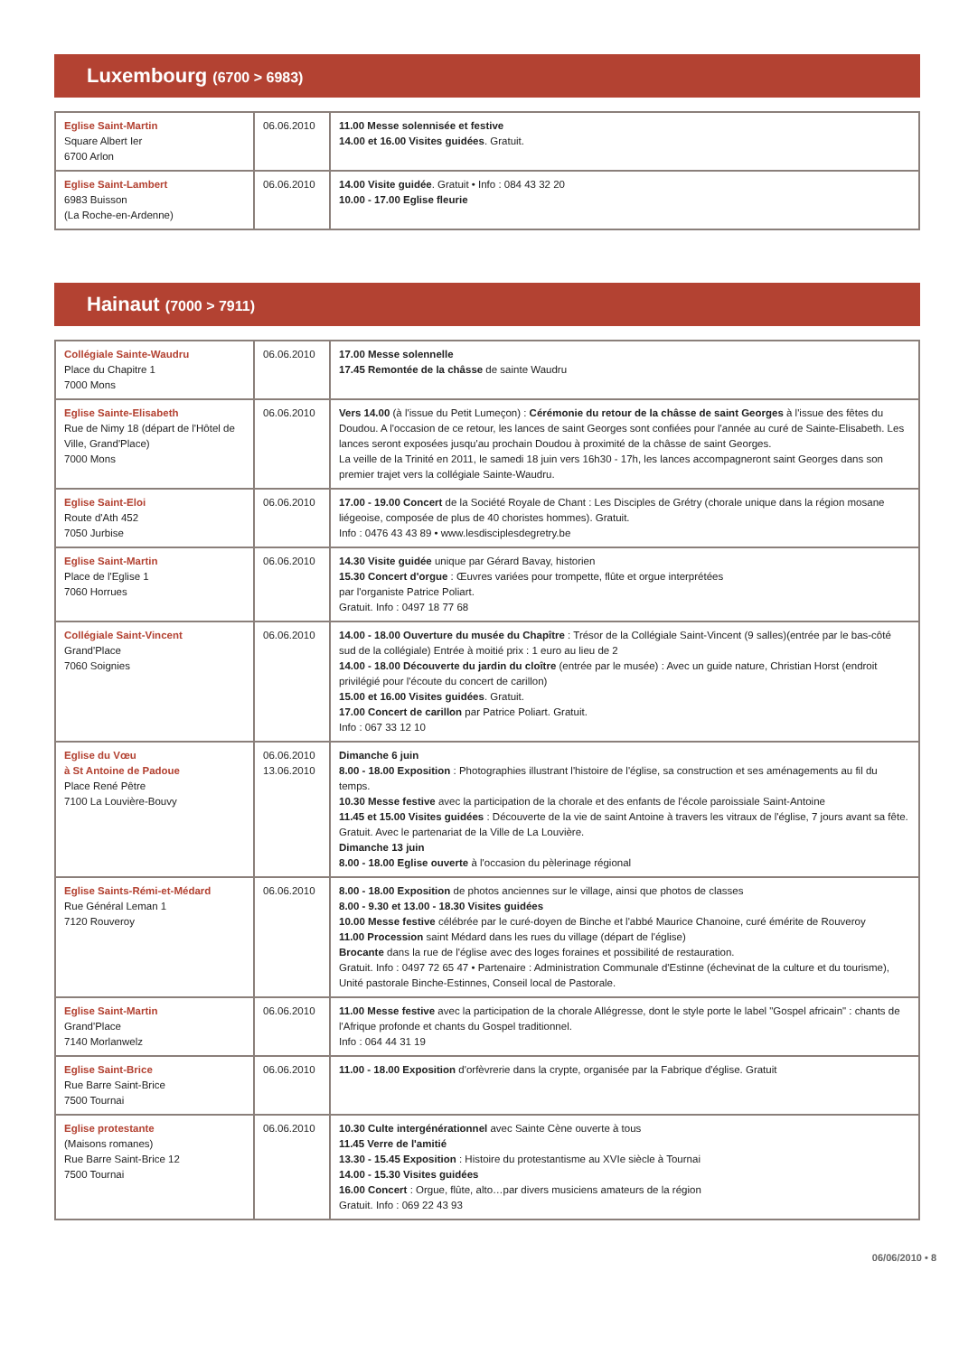Luxembourg (6700 > 6983)
| Eglise Saint-Martin Square Albert Ier 6700 Arlon | 06.06.2010 | 11.00 Messe solennisée et festive 14.00 et 16.00 Visites guidées . Gratuit. |
| Eglise Saint-Lambert 6983 Buisson (La Roche-en-Ardenne) | 06.06.2010 | 14.00 Visite guidée . Gratuit • Info : 084 43 32 20 10.00 - 17.00 Eglise fleurie |
Hainaut (7000 > 7911)
| Collégiale Sainte-Waudru Place du Chapitre 1 7000 Mons | 06.06.2010 | 17.00 Messe solennelle 17.45 Remontée de la châsse de sainte Waudru |
| Eglise Sainte-Elisabeth Rue de Nimy 18 (départ de l'Hôtel de Ville, Grand'Place) 7000 Mons | 06.06.2010 | Vers 14.00 (à l'issue du Petit Lumeçon) : Cérémonie du retour de la châsse de saint Georges à l'issue des fêtes du Doudou. A l'occasion de ce retour, les lances de saint Georges sont confiées pour l'année au curé de Sainte-Elisabeth. Les lances seront exposées jusqu'au prochain Doudou à proximité de la châsse de saint Georges. La veille de la Trinité en 2011, le samedi 18 juin vers 16h30 - 17h, les lances accompagneront saint Georges dans son premier trajet vers la collégiale Sainte-Waudru. |
| Eglise Saint-Eloi Route d'Ath 452 7050 Jurbise | 06.06.2010 | 17.00 - 19.00 Concert de la Société Royale de Chant : Les Disciples de Grétry (chorale unique dans la région mosane liégeoise, composée de plus de 40 choristes hommes). Gratuit. Info : 0476 43 43 89 • www.lesdisciplesdegretry.be |
| Eglise Saint-Martin Place de l'Eglise 1 7060 Horrues | 06.06.2010 | 14.30 Visite guidée unique par Gérard Bavay, historien 15.30 Concert d'orgue : Œuvres variées pour trompette, flûte et orgue interprétées par l'organiste Patrice Poliart. Gratuit. Info : 0497 18 77 68 |
| Collégiale Saint-Vincent Grand'Place 7060 Soignies | 06.06.2010 | 14.00 - 18.00 Ouverture du musée du Chapître : Trésor de la Collégiale Saint-Vincent (9 salles)(entrée par le bas-côté sud de la collégiale) Entrée à moitié prix : 1 euro au lieu de 2 14.00 - 18.00 Découverte du jardin du cloître (entrée par le musée) : Avec un guide nature, Christian Horst (endroit privilégié pour l'écoute du concert de carillon) 15.00 et 16.00 Visites guidées . Gratuit. 17.00 Concert de carillon par Patrice Poliart. Gratuit. Info : 067 33 12 10 |
| Eglise du Vœu à St Antoine de Padoue Place René Pêtre 7100 La Louvière-Bouvy | 06.06.2010 13.06.2010 | Dimanche 6 juin 8.00 - 18.00 Exposition : Photographies illustrant l'histoire de l'église, sa construction et ses aménagements au fil du temps. 10.30 Messe festive avec la participation de la chorale et des enfants de l'école paroissiale Saint-Antoine 11.45 et 15.00 Visites guidées : Découverte de la vie de saint Antoine à travers les vitraux de l'église, 7 jours avant sa fête. Gratuit. Avec le partenariat de la Ville de La Louvière. Dimanche 13 juin 8.00 - 18.00 Eglise ouverte à l'occasion du pèlerinage régional |
| Eglise Saints-Rémi-et-Médard Rue Général Leman 1 7120 Rouveroy | 06.06.2010 | 8.00 - 18.00 Exposition de photos anciennes sur le village, ainsi que photos de classes 8.00 - 9.30 et 13.00 - 18.30 Visites guidées 10.00 Messe festive célébrée par le curé-doyen de Binche et l'abbé Maurice Chanoine, curé émérite de Rouveroy 11.00 Procession saint Médard dans les rues du village (départ de l'église) Brocante dans la rue de l'église avec des loges foraines et possibilité de restauration. Gratuit. Info : 0497 72 65 47 • Partenaire : Administration Communale d'Estinne (échevinat de la culture et du tourisme), Unité pastorale Binche-Estinnes, Conseil local de Pastorale. |
| Eglise Saint-Martin Grand'Place 7140 Morlanwelz | 06.06.2010 | 11.00 Messe festive avec la participation de la chorale Allégresse, dont le style porte le label "Gospel africain" : chants de l'Afrique profonde et chants du Gospel traditionnel. Info : 064 44 31 19 |
| Eglise Saint-Brice Rue Barre Saint-Brice 7500 Tournai | 06.06.2010 | 11.00 - 18.00 Exposition d'orfèvrerie dans la crypte, organisée par la Fabrique d'église. Gratuit |
| Eglise protestante (Maisons romanes) Rue Barre Saint-Brice 12 7500 Tournai | 06.06.2010 | 10.30 Culte intergénérationnel avec Sainte Cène ouverte à tous 11.45 Verre de l'amitié 13.30 - 15.45 Exposition : Histoire du protestantisme au XVIe siècle à Tournai 14.00 - 15.30 Visites guidées 16.00 Concert : Orgue, flûte, alto…par divers musiciens amateurs de la région Gratuit. Info : 069 22 43 93 |
06/06/2010 • 8